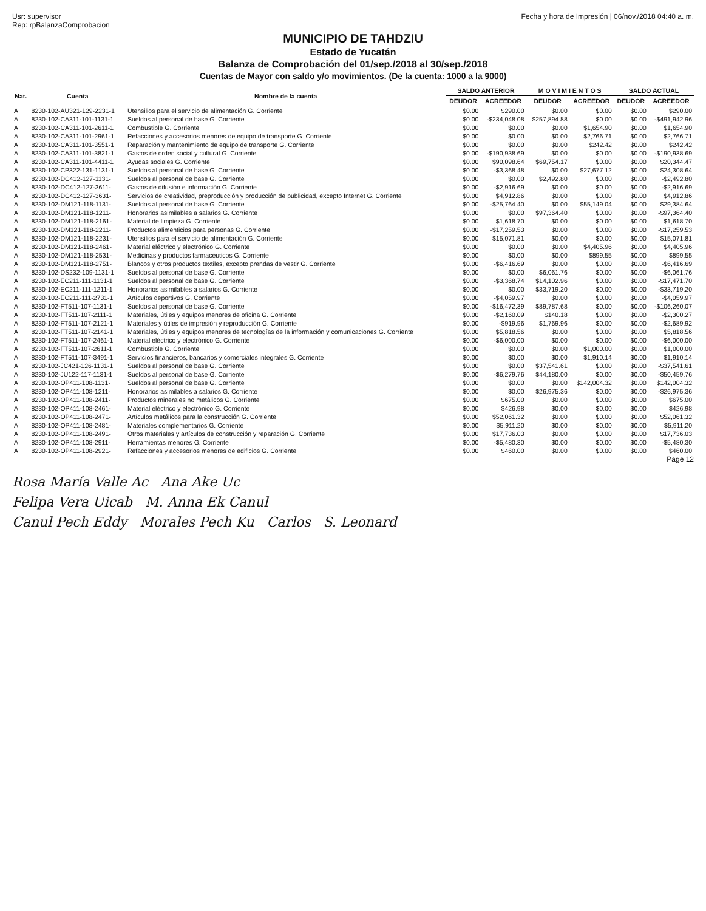Usr: supervisor
Rep: rpBalanzaComprobacion
Fecha y hora de Impresión | 06/nov./2018 04:40 a. m.
MUNICIPIO DE TAHDZIU
Estado de Yucatán
Balanza de Comprobación del 01/sep./2018 al 30/sep./2018
Cuentas de Mayor con saldo y/o movimientos. (De la cuenta: 1000 a la 9000)
| Nat. | Cuenta | Nombre de la cuenta | SALDO ANTERIOR | | M O V I M I E N T O S | | SALDO ACTUAL | |
| --- | --- | --- | --- | --- | --- | --- | --- | --- |
| | | | DEUDOR | ACREEDOR | DEUDOR | ACREEDOR | DEUDOR | ACREEDOR |
| A | 8230-102-AU321-129-2231-1 | Utensilios para el servicio de alimentación G. Corriente | $0.00 | $290.00 | $0.00 | $0.00 | $0.00 | $290.00 |
| A | 8230-102-CA311-101-1131-1 | Sueldos al personal de base G. Corriente | $0.00 | -$234,048.08 | $257,894.88 | $0.00 | $0.00 | -$491,942.96 |
| A | 8230-102-CA311-101-2611-1 | Combustible G. Corriente | $0.00 | $0.00 | $0.00 | $1,654.90 | $0.00 | $1,654.90 |
| A | 8230-102-CA311-101-2961-1 | Refacciones y accesorios menores de equipo de transporte G. Corriente | $0.00 | $0.00 | $0.00 | $2,766.71 | $0.00 | $2,766.71 |
| A | 8230-102-CA311-101-3551-1 | Reparación y mantenimiento de equipo de transporte G. Corriente | $0.00 | $0.00 | $0.00 | $242.42 | $0.00 | $242.42 |
| A | 8230-102-CA311-101-3821-1 | Gastos de orden social y cultural G. Corriente | $0.00 | -$190,938.69 | $0.00 | $0.00 | $0.00 | -$190,938.69 |
| A | 8230-102-CA311-101-4411-1 | Ayudas sociales G. Corriente | $0.00 | $90,098.64 | $69,754.17 | $0.00 | $0.00 | $20,344.47 |
| A | 8230-102-CP322-131-1131-1 | Sueldos al personal de base G. Corriente | $0.00 | -$3,368.48 | $0.00 | $27,677.12 | $0.00 | $24,308.64 |
| A | 8230-102-DC412-127-1131- | Sueldos al personal de base G. Corriente | $0.00 | $0.00 | $2,492.80 | $0.00 | $0.00 | -$2,492.80 |
| A | 8230-102-DC412-127-3611- | Gastos de difusión e información G. Corriente | $0.00 | -$2,916.69 | $0.00 | $0.00 | $0.00 | -$2,916.69 |
| A | 8230-102-DC412-127-3631- | Servicios de creatividad, preproducción y producción de publicidad, excepto Internet G. Corriente | $0.00 | $4,912.86 | $0.00 | $0.00 | $0.00 | $4,912.86 |
| A | 8230-102-DM121-118-1131- | Sueldos al personal de base G. Corriente | $0.00 | -$25,764.40 | $0.00 | $55,149.04 | $0.00 | $29,384.64 |
| A | 8230-102-DM121-118-1211- | Honorarios asimilables a salarios G. Corriente | $0.00 | $0.00 | $97,364.40 | $0.00 | $0.00 | -$97,364.40 |
| A | 8230-102-DM121-118-2161- | Material de limpieza G. Corriente | $0.00 | $1,618.70 | $0.00 | $0.00 | $0.00 | $1,618.70 |
| A | 8230-102-DM121-118-2211- | Productos alimenticios para personas G. Corriente | $0.00 | -$17,259.53 | $0.00 | $0.00 | $0.00 | -$17,259.53 |
| A | 8230-102-DM121-118-2231- | Utensilios para el servicio de alimentación G. Corriente | $0.00 | $15,071.81 | $0.00 | $0.00 | $0.00 | $15,071.81 |
| A | 8230-102-DM121-118-2461- | Material eléctrico y electrónico G. Corriente | $0.00 | $0.00 | $0.00 | $4,405.96 | $0.00 | $4,405.96 |
| A | 8230-102-DM121-118-2531- | Medicinas y productos farmacéuticos G. Corriente | $0.00 | $0.00 | $0.00 | $899.55 | $0.00 | $899.55 |
| A | 8230-102-DM121-118-2751- | Blancos y otros productos textiles, excepto prendas de vestir G. Corriente | $0.00 | -$6,416.69 | $0.00 | $0.00 | $0.00 | -$6,416.69 |
| A | 8230-102-DS232-109-1131-1 | Sueldos al personal de base G. Corriente | $0.00 | $0.00 | $6,061.76 | $0.00 | $0.00 | -$6,061.76 |
| A | 8230-102-EC211-111-1131-1 | Sueldos al personal de base G. Corriente | $0.00 | -$3,368.74 | $14,102.96 | $0.00 | $0.00 | -$17,471.70 |
| A | 8230-102-EC211-111-1211-1 | Honorarios asimilables a salarios G. Corriente | $0.00 | $0.00 | $33,719.20 | $0.00 | $0.00 | -$33,719.20 |
| A | 8230-102-EC211-111-2731-1 | Artículos deportivos G. Corriente | $0.00 | -$4,059.97 | $0.00 | $0.00 | $0.00 | -$4,059.97 |
| A | 8230-102-FT511-107-1131-1 | Sueldos al personal de base G. Corriente | $0.00 | -$16,472.39 | $89,787.68 | $0.00 | $0.00 | -$106,260.07 |
| A | 8230-102-FT511-107-2111-1 | Materiales, útiles y equipos menores de oficina G. Corriente | $0.00 | -$2,160.09 | $140.18 | $0.00 | $0.00 | -$2,300.27 |
| A | 8230-102-FT511-107-2121-1 | Materiales y útiles de impresión y reproducción G. Corriente | $0.00 | -$919.96 | $1,769.96 | $0.00 | $0.00 | -$2,689.92 |
| A | 8230-102-FT511-107-2141-1 | Materiales, útiles y equipos menores de tecnologías de la información y comunicaciones G. Corriente | $0.00 | $5,818.56 | $0.00 | $0.00 | $0.00 | $5,818.56 |
| A | 8230-102-FT511-107-2461-1 | Material eléctrico y electrónico G. Corriente | $0.00 | -$6,000.00 | $0.00 | $0.00 | $0.00 | -$6,000.00 |
| A | 8230-102-FT511-107-2611-1 | Combustible G. Corriente | $0.00 | $0.00 | $0.00 | $1,000.00 | $0.00 | $1,000.00 |
| A | 8230-102-FT511-107-3491-1 | Servicios financieros, bancarios y comerciales integrales G. Corriente | $0.00 | $0.00 | $0.00 | $1,910.14 | $0.00 | $1,910.14 |
| A | 8230-102-JC421-126-1131-1 | Sueldos al personal de base G. Corriente | $0.00 | $0.00 | $37,541.61 | $0.00 | $0.00 | -$37,541.61 |
| A | 8230-102-JU122-117-1131-1 | Sueldos al personal de base G. Corriente | $0.00 | -$6,279.76 | $44,180.00 | $0.00 | $0.00 | -$50,459.76 |
| A | 8230-102-OP411-108-1131- | Sueldos al personal de base G. Corriente | $0.00 | $0.00 | $0.00 | $142,004.32 | $0.00 | $142,004.32 |
| A | 8230-102-OP411-108-1211- | Honorarios asimilables a salarios G. Corriente | $0.00 | $0.00 | $26,975.36 | $0.00 | $0.00 | -$26,975.36 |
| A | 8230-102-OP411-108-2411- | Productos minerales no metálicos G. Corriente | $0.00 | $675.00 | $0.00 | $0.00 | $0.00 | $675.00 |
| A | 8230-102-OP411-108-2461- | Material eléctrico y electrónico G. Corriente | $0.00 | $426.98 | $0.00 | $0.00 | $0.00 | $426.98 |
| A | 8230-102-OP411-108-2471- | Artículos metálicos para la construcción G. Corriente | $0.00 | $52,061.32 | $0.00 | $0.00 | $0.00 | $52,061.32 |
| A | 8230-102-OP411-108-2481- | Materiales complementarios G. Corriente | $0.00 | $5,911.20 | $0.00 | $0.00 | $0.00 | $5,911.20 |
| A | 8230-102-OP411-108-2491- | Otros materiales y artículos de construcción y reparación G. Corriente | $0.00 | $17,736.03 | $0.00 | $0.00 | $0.00 | $17,736.03 |
| A | 8230-102-OP411-108-2911- | Herramientas menores G. Corriente | $0.00 | -$5,480.30 | $0.00 | $0.00 | $0.00 | -$5,480.30 |
| A | 8230-102-OP411-108-2921- | Refacciones y accesorios menores de edificios G. Corriente | $0.00 | $460.00 | $0.00 | $0.00 | $0.00 | $460.00 |
Page 12
Rosa María Valle Ac Ana Ake Uc
Felipa Vera Uicab M. Anna Ek Canul
Canul Pech Eddy Morales Pech Ku Carlos S. Leonard